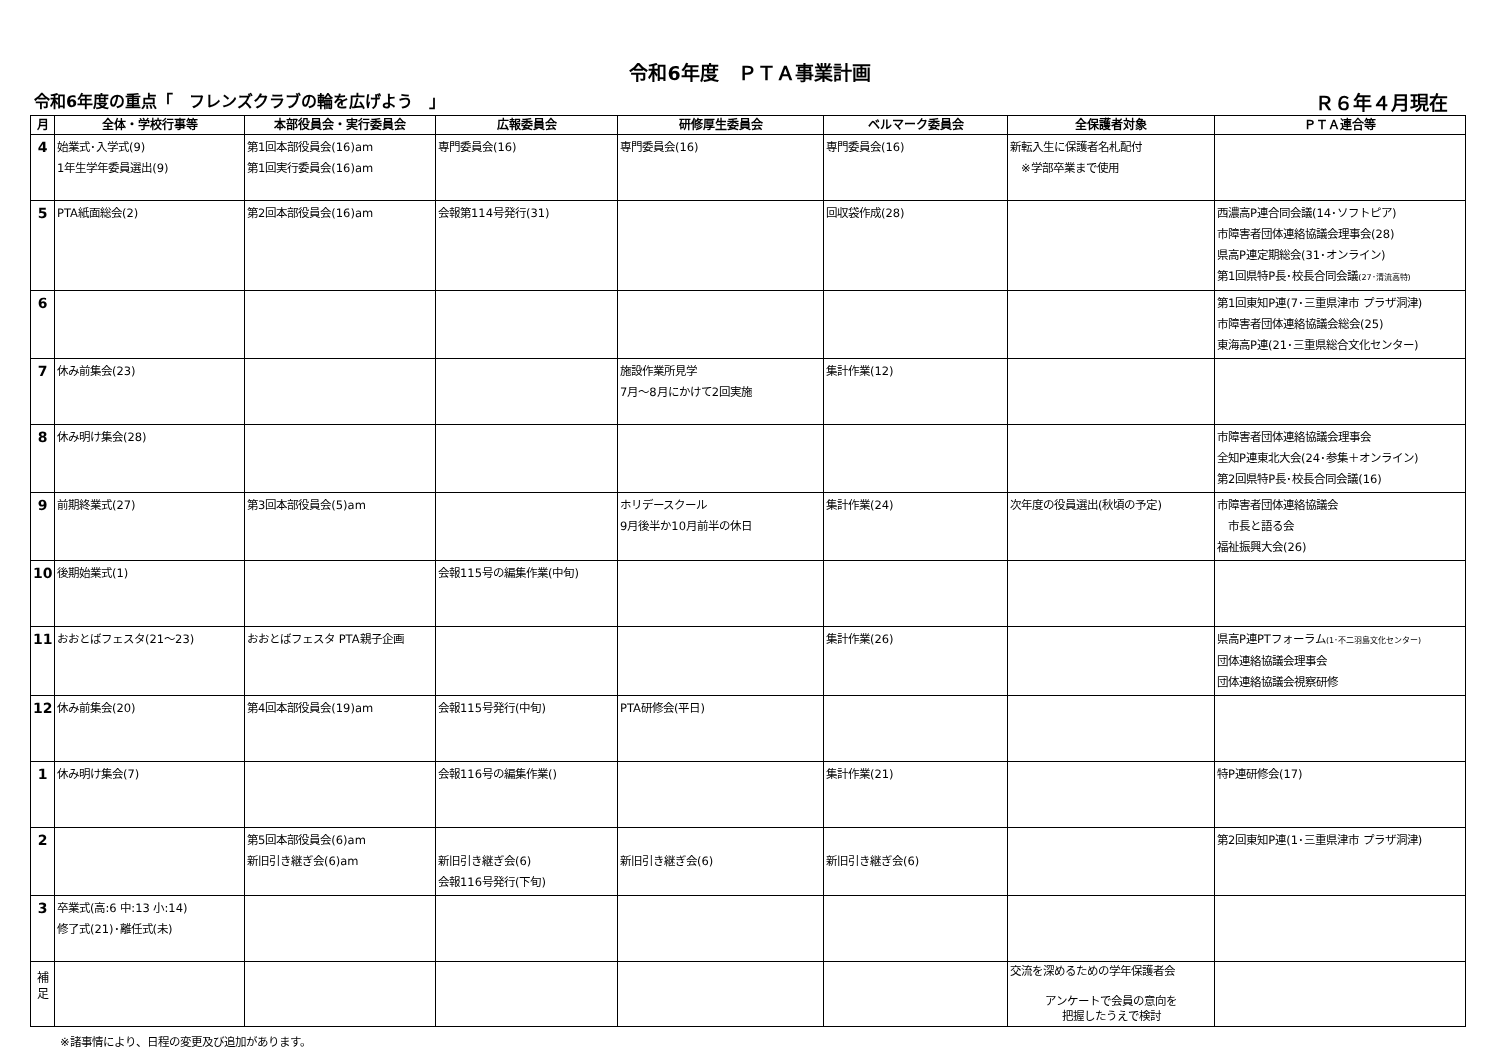令和6年度　ＰＴＡ事業計画
令和6年度の重点「　フレンズクラブの輪を広げよう　」 Ｒ６年４月現在
| 月 | 全体・学校行事等 | 本部役員会・実行委員会 | 広報委員会 | 研修厚生委員会 | ベルマーク委員会 | 全保護者対象 | ＰＴＡ連合等 |
| --- | --- | --- | --- | --- | --- | --- | --- |
| 4 | 始業式･入学式(9) 1年生学年委員選出(9) | 第1回本部役員会(16)am 第1回実行委員会(16)am | 専門委員会(16) | 専門委員会(16) | 専門委員会(16) | 新転入生に保護者名札配付 ※学部卒業まで使用 | |
| 5 | PTA紙面総会(2) | 第2回本部役員会(16)am | 会報第114号発行(31) | | 回収袋作成(28) | | 西濃高P連合同会議(14･ソフトピア) 市障害者団体連絡協議会理事会(28) 県高P連定期総会(31･オンライン) 第1回県特P長･校長合同会議 (27･清流高特) |
| 6 | | | | | | | 第1回東知P連(7･三重県津市 プラザ洞津) 市障害者団体連絡協議会総会(25) 東海高P連(21･三重県総合文化センター) |
| 7 | 休み前集会(23) | | | 施設作業所見学 7月～8月にかけて2回実施 | 集計作業(12) | | |
| 8 | 休み明け集会(28) | | | | | | 市障害者団体連絡協議会理事会 全知P連東北大会(24･参集＋オンライン) 第2回県特P長･校長合同会議(16) |
| 9 | 前期終業式(27) | 第3回本部役員会(5)am | | ホリデースクール 9月後半か10月前半の休日 | 集計作業(24) | 次年度の役員選出(秋頃の予定) | 市障害者団体連絡協議会 市長と語る会 福祉振興大会(26) |
| 10 | 後期始業式(1) | | 会報115号の編集作業(中旬) | | | | |
| 11 | おおとばフェスタ(21～23) | おおとばフェスタ PTA親子企画 | | | 集計作業(26) | | 県高P連PTフォーラム (1･不二羽島文化センター) 団体連絡協議会理事会 団体連絡協議会視察研修 |
| 12 | 休み前集会(20) | 第4回本部役員会(19)am | 会報115号発行(中旬) | PTA研修会(平日) | | | |
| 1 | 休み明け集会(7) | | 会報116号の編集作業() | | 集計作業(21) | | 特P連研修会(17) |
| 2 | | 第5回本部役員会(6)am 新旧引き継ぎ会(6)am | 新旧引き継ぎ会(6) 会報116号発行(下旬) | 新旧引き継ぎ会(6) | 新旧引き継ぎ会(6) | | 第2回東知P連(1･三重県津市 プラザ洞津) |
| 3 | 卒業式(高:6 中:13 小:14) 修了式(21)･離任式(未) | | | | | | |
| 補 足 | | | | | | 交流を深めるための学年保護者会 アンケートで会員の意向を 把握したうえで検討 | |
※諸事情により、日程の変更及び追加があります。